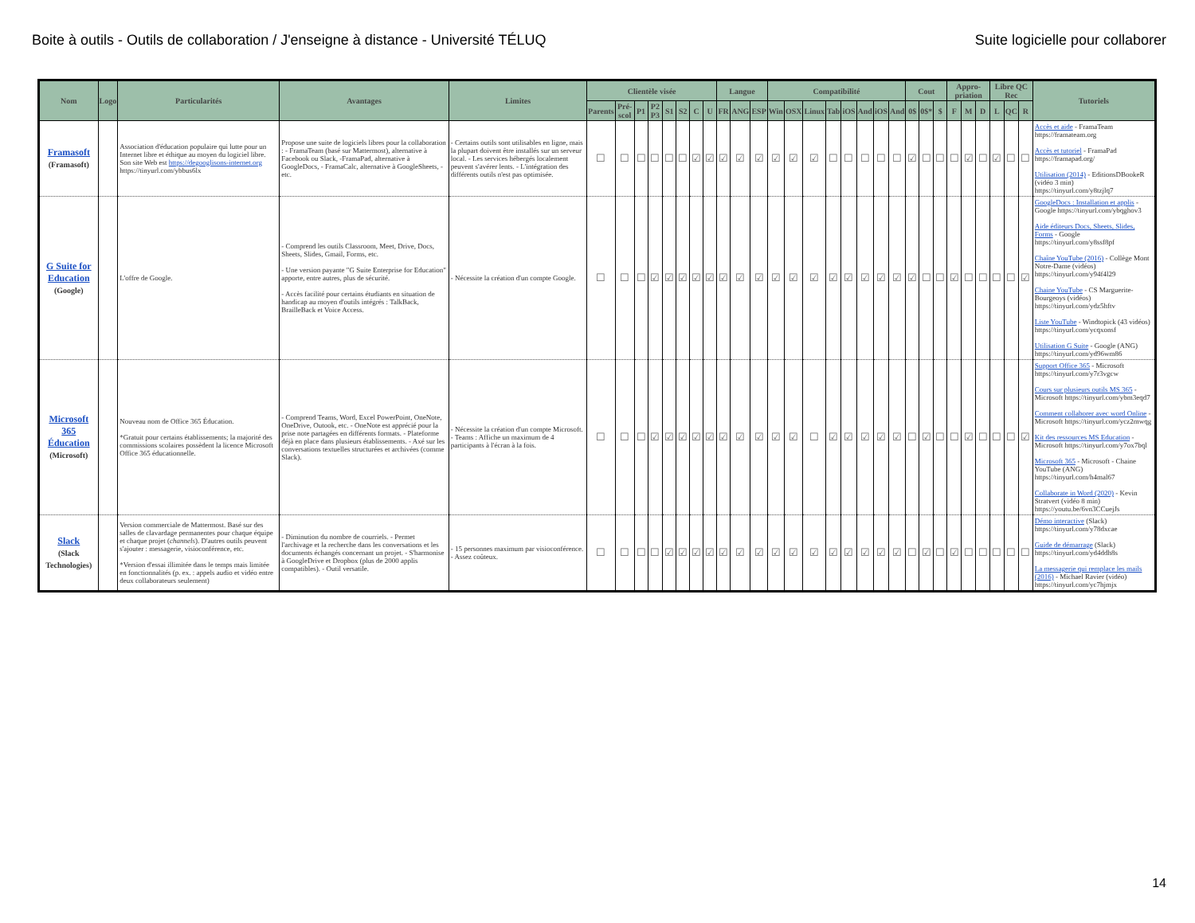Boite à outils - Outils de collaboration / J'enseigne à distance - Université TÉLUQ Suite logicielle pour collaborer
| Nom | Logo | Particularités | Avantages | Limites | Clientèle visée | | | | | | | | Langue | | | Compatibilité | | | | | | | | Cout | | | Appro-priation | | | Libre QC Rec | | | Tutoriels |
| --- | --- | --- | --- | --- | --- | --- | --- | --- | --- | --- | --- | --- | --- | --- | --- | --- | --- | --- | --- | --- | --- | --- | --- | --- | --- | --- | --- | --- | --- | --- | --- | --- | --- |
| | | | | | Parents | Pré-scol | P1 | P2 P3 | S1 | S2 | C | U | FR | ANG | ESP | Win | OSX | Linux | Tab | iOS | And | iOS | And | 0$ | 0$* | $ | F | M | D | L | QC | R | |
| Framasoft (Framasoft) | | Association d'éducation populaire qui lutte pour un Internet libre et éthique au moyen du logiciel libre. Son site Web est https://degooglisons-internet.org https://tinyurl.com/ybbus6lx | Propose une suite de logiciels libres pour la collaboration : - FramaTeam (basé sur Mattermost), alternative à Facebook ou Slack, -FramaPad, alternative à GoogleDocs, - FramaCalc, alternative à GoogleSheets, - etc. | - Certains outils sont utilisables en ligne, mais la plupart doivent être installés sur un serveur local. - Les services hébergés localement peuvent s'avérer lents. - L'intégration des différents outils n'est pas optimisée. | ☐ | ☐ | ☐ | ☐ | ☐ | ☐ | ☑ | ☑ | ☑ | ☑ | ☑ | ☑ | ☑ | ☑ | ☐ | ☐ | ☐ | ☐ | ☐ | ☑ | ☐ | ☐ | ☐ | ☑ | ☐ | ☑ | ☐ | ☐ | Accès et aide - FramaTeam https://framateam.org Accès et tutoriel - FramaPad https://framapad.org/ Utilisation (2014) - EditionsDBookeR (vidéo 3 min) https://tinyurl.com/y8tzjlq7 |
| G Suite for Education (Google) | | L'offre de Google. | - Comprend les outils Classroom, Meet, Drive, Docs, Sheets, Slides, Gmail, Forms, etc. - Une version payante "G Suite Enterprise for Education" apporte, entre autres, plus de sécurité. - Accès facilité pour certains étudiants en situation de handicap au moyen d'outils intégrés : TalkBack, BrailleBack et Voice Access. | - Nécessite la création d'un compte Google. | ☐ | ☐ | ☐ | ☑ | ☑ | ☑ | ☑ | ☑ | ☑ | ☑ | ☑ | ☑ | ☑ | ☑ | ☑ | ☑ | ☑ | ☑ | ☑ | ☑ | ☐ | ☐ | ☑ | ☐ | ☐ | ☐ | ☐ | ☑ | GoogleDocs : Installation et applis - Google https://tinyurl.com/ybqghov3 Aide éditeurs Docs, Sheets, Slides, Forms - Google https://tinyurl.com/y8ssf8pf Chaîne YouTube (2016) - Collège Mont Notre-Dame (vidéos) https://tinyurl.com/y94f4l29 Chaine YouTube - CS Marguerite-Bourgeoys (vidéos) https://tinyurl.com/ydz5hftv Liste YouTube - Windtopick (43 vidéos) https://tinyurl.com/ycqxonsf Utilisation G Suite - Google (ANG) https://tinyurl.com/yd96wm86 |
| Microsoft 365 Éducation (Microsoft) | | Nouveau nom de Office 365 Éducation. *Gratuit pour certains établissements; la majorité des commissions scolaires possèdent la licence Microsoft Office 365 éducationnelle. | - Comprend Teams, Word, Excel PowerPoint, OneNote, OneDrive, Outook, etc. - OneNote est apprécié pour la prise note partagées en différents formats. - Plateforme déjà en place dans plusieurs établissements. - Axé sur les conversations textuelles structurées et archivées (comme Slack). | - Nécessite la création d'un compte Microsoft. - Teams : Affiche un maximum de 4 participants à l'écran à la fois. | ☐ | ☐ | ☐ | ☑ | ☑ | ☑ | ☑ | ☑ | ☑ | ☑ | ☑ | ☑ | ☑ | ☐ | ☑ | ☑ | ☑ | ☑ | ☑ | ☐ | ☑ | ☐ | ☐ | ☑ | ☐ | ☐ | ☐ | ☑ | Support Office 365 - Microsoft https://tinyurl.com/y7r3vgcw Cours sur plusieurs outils MS 365 - Microsoft https://tinyurl.com/ybm3eqd7 Comment collaborer avec word Online - Microsoft https://tinyurl.com/ycz2mwqg Kit des ressources MS Education - Microsoft https://tinyurl.com/y7ox7bql Microsoft 365 - Microsoft - Chaine YouTube (ANG) https://tinyurl.com/h4mal67 Collaborate in Word (2020) - Kevin Stratvert (vidéo 8 min) https://youtu.be/6vn3CCuejJs |
| Slack (Slack Technologies) | | Version commerciale de Mattermost. Basé sur des salles de clavardage permanentes pour chaque équipe et chaque projet ( channels ). D'autres outils peuvent s'ajouter : messagerie, visioconférence, etc. *Version d'essai illimitée dans le temps mais limitée en fonctionnalités (p. ex. : appels audio et vidéo entre deux collaborateurs seulement) | - Diminution du nombre de courriels. - Permet l'archivage et la recherche dans les conversations et les documents échangés concernant un projet. - S'harmonise à GoogleDrive et Dropbox (plus de 2000 applis compatibles). - Outil versatile. | - 15 personnes maximum par visioconférence. - Assez coûteux. | ☐ | ☐ | ☐ | ☐ | ☑ | ☑ | ☑ | ☑ | ☑ | ☑ | ☑ | ☑ | ☑ | ☑ | ☑ | ☑ | ☑ | ☑ | ☑ | ☐ | ☑ | ☐ | ☑ | ☐ | ☐ | ☐ | ☐ | ☐ | Démo interactive (Slack) https://tinyurl.com/y78dxcae Guide de démarrage (Slack) https://tinyurl.com/yd4ddh8s La messagerie qui remplace les mails (2016) - Michael Ravier (vidéo) https://tinyurl.com/yc7hjmjx |
14